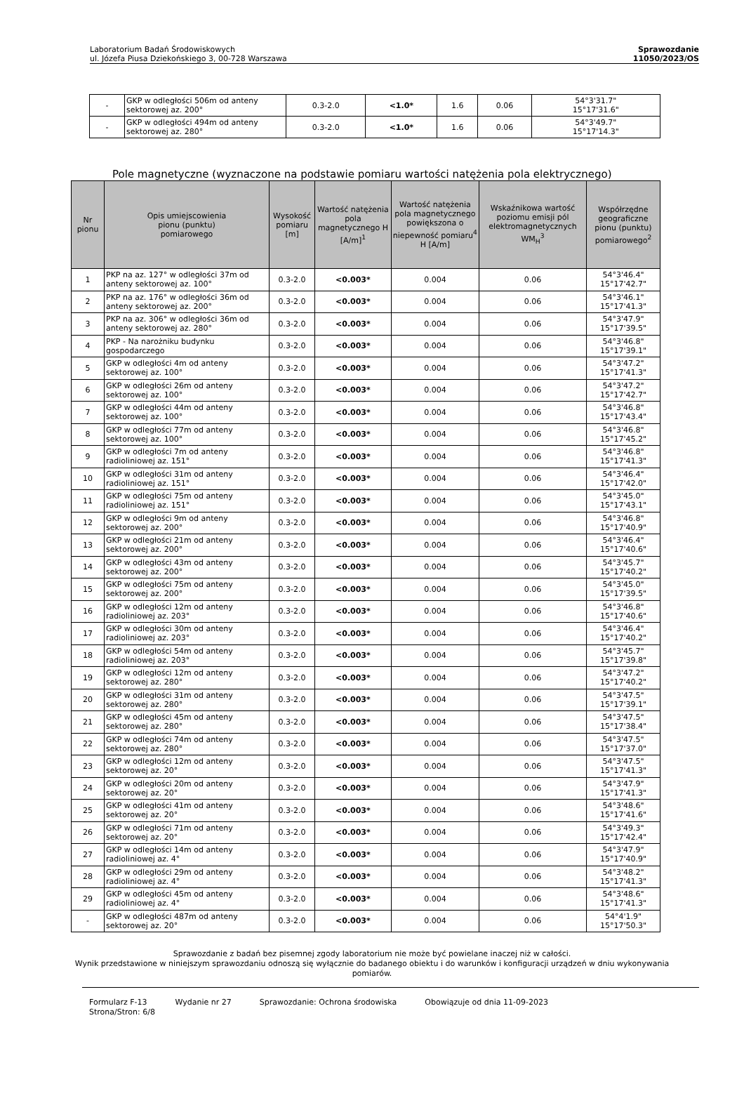Laboratorium Badań Środowiskowych
ul. Józefa Piusa Dziekońskiego 3, 00-728 Warszawa
Sprawozdanie
11050/2023/OS
| - | GKP w odległości 506m od anteny sektorowej az. 200° | 0.3-2.0 | <1.0* | 1.6 | 0.06 | 54°3'31.7" 15°17'31.6" |
| - | GKP w odległości 494m od anteny sektorowej az. 280° | 0.3-2.0 | <1.0* | 1.6 | 0.06 | 54°3'49.7" 15°17'14.3" |
Pole magnetyczne (wyznaczone na podstawie pomiaru wartości natężenia pola elektrycznego)
| Nr pionu | Opis umiejscowienia pionu (punktu) pomiarowego | Wysokość pomiaru [m] | Wartość natężenia pola magnetycznego H [A/m]<sup>1</sup> | Wartość natężenia pola magnetycznego powiększona o niepewność pomiaru<sup>4</sup> H [A/m] | Wskaźnikowa wartość poziomu emisji pól elektromagnetycznych WM<sub>H</sub><sup>3</sup> | Współrzędne geograficzne pionu (punktu) pomiarowego<sup>2</sup> |
| --- | --- | --- | --- | --- | --- | --- |
| 1 | PKP na az. 127° w odległości 37m od anteny sektorowej az. 100° | 0.3-2.0 | <0.003* | 0.004 | 0.06 | 54°3'46.4" 15°17'42.7" |
| 2 | PKP na az. 176° w odległości 36m od anteny sektorowej az. 200° | 0.3-2.0 | <0.003* | 0.004 | 0.06 | 54°3'46.1" 15°17'41.3" |
| 3 | PKP na az. 306° w odległości 36m od anteny sektorowej az. 280° | 0.3-2.0 | <0.003* | 0.004 | 0.06 | 54°3'47.9" 15°17'39.5" |
| 4 | PKP - Na narożniku budynku gospodarczego | 0.3-2.0 | <0.003* | 0.004 | 0.06 | 54°3'46.8" 15°17'39.1" |
| 5 | GKP w odległości 4m od anteny sektorowej az. 100° | 0.3-2.0 | <0.003* | 0.004 | 0.06 | 54°3'47.2" 15°17'41.3" |
| 6 | GKP w odległości 26m od anteny sektorowej az. 100° | 0.3-2.0 | <0.003* | 0.004 | 0.06 | 54°3'47.2" 15°17'42.7" |
| 7 | GKP w odległości 44m od anteny sektorowej az. 100° | 0.3-2.0 | <0.003* | 0.004 | 0.06 | 54°3'46.8" 15°17'43.4" |
| 8 | GKP w odległości 77m od anteny sektorowej az. 100° | 0.3-2.0 | <0.003* | 0.004 | 0.06 | 54°3'46.8" 15°17'45.2" |
| 9 | GKP w odległości 7m od anteny radioliniowej az. 151° | 0.3-2.0 | <0.003* | 0.004 | 0.06 | 54°3'46.8" 15°17'41.3" |
| 10 | GKP w odległości 31m od anteny radioliniowej az. 151° | 0.3-2.0 | <0.003* | 0.004 | 0.06 | 54°3'46.4" 15°17'42.0" |
| 11 | GKP w odległości 75m od anteny radioliniowej az. 151° | 0.3-2.0 | <0.003* | 0.004 | 0.06 | 54°3'45.0" 15°17'43.1" |
| 12 | GKP w odległości 9m od anteny sektorowej az. 200° | 0.3-2.0 | <0.003* | 0.004 | 0.06 | 54°3'46.8" 15°17'40.9" |
| 13 | GKP w odległości 21m od anteny sektorowej az. 200° | 0.3-2.0 | <0.003* | 0.004 | 0.06 | 54°3'46.4" 15°17'40.6" |
| 14 | GKP w odległości 43m od anteny sektorowej az. 200° | 0.3-2.0 | <0.003* | 0.004 | 0.06 | 54°3'45.7" 15°17'40.2" |
| 15 | GKP w odległości 75m od anteny sektorowej az. 200° | 0.3-2.0 | <0.003* | 0.004 | 0.06 | 54°3'45.0" 15°17'39.5" |
| 16 | GKP w odległości 12m od anteny radioliniowej az. 203° | 0.3-2.0 | <0.003* | 0.004 | 0.06 | 54°3'46.8" 15°17'40.6" |
| 17 | GKP w odległości 30m od anteny radioliniowej az. 203° | 0.3-2.0 | <0.003* | 0.004 | 0.06 | 54°3'46.4" 15°17'40.2" |
| 18 | GKP w odległości 54m od anteny radioliniowej az. 203° | 0.3-2.0 | <0.003* | 0.004 | 0.06 | 54°3'45.7" 15°17'39.8" |
| 19 | GKP w odległości 12m od anteny sektorowej az. 280° | 0.3-2.0 | <0.003* | 0.004 | 0.06 | 54°3'47.2" 15°17'40.2" |
| 20 | GKP w odległości 31m od anteny sektorowej az. 280° | 0.3-2.0 | <0.003* | 0.004 | 0.06 | 54°3'47.5" 15°17'39.1" |
| 21 | GKP w odległości 45m od anteny sektorowej az. 280° | 0.3-2.0 | <0.003* | 0.004 | 0.06 | 54°3'47.5" 15°17'38.4" |
| 22 | GKP w odległości 74m od anteny sektorowej az. 280° | 0.3-2.0 | <0.003* | 0.004 | 0.06 | 54°3'47.5" 15°17'37.0" |
| 23 | GKP w odległości 12m od anteny sektorowej az. 20° | 0.3-2.0 | <0.003* | 0.004 | 0.06 | 54°3'47.5" 15°17'41.3" |
| 24 | GKP w odległości 20m od anteny sektorowej az. 20° | 0.3-2.0 | <0.003* | 0.004 | 0.06 | 54°3'47.9" 15°17'41.3" |
| 25 | GKP w odległości 41m od anteny sektorowej az. 20° | 0.3-2.0 | <0.003* | 0.004 | 0.06 | 54°3'48.6" 15°17'41.6" |
| 26 | GKP w odległości 71m od anteny sektorowej az. 20° | 0.3-2.0 | <0.003* | 0.004 | 0.06 | 54°3'49.3" 15°17'42.4" |
| 27 | GKP w odległości 14m od anteny radioliniowej az. 4° | 0.3-2.0 | <0.003* | 0.004 | 0.06 | 54°3'47.9" 15°17'40.9" |
| 28 | GKP w odległości 29m od anteny radioliniowej az. 4° | 0.3-2.0 | <0.003* | 0.004 | 0.06 | 54°3'48.2" 15°17'41.3" |
| 29 | GKP w odległości 45m od anteny radioliniowej az. 4° | 0.3-2.0 | <0.003* | 0.004 | 0.06 | 54°3'48.6" 15°17'41.3" |
| - | GKP w odległości 487m od anteny sektorowej az. 20° | 0.3-2.0 | <0.003* | 0.004 | 0.06 | 54°4'1.9" 15°17'50.3" |
Sprawozdanie z badań bez pisemnej zgody laboratorium nie może być powielane inaczej niż w całości.
Wynik przedstawione w niniejszym sprawozdaniu odnoszą się wyłącznie do badanego obiektu i do warunków i konfiguracji urządzeń w dniu wykonywania pomiarów.
Formularz F-13 Wydanie nr 27 Sprawozdanie: Ochrona środowiska Obowiązuje od dnia 11-09-2023
Strona/Stron: 6/8